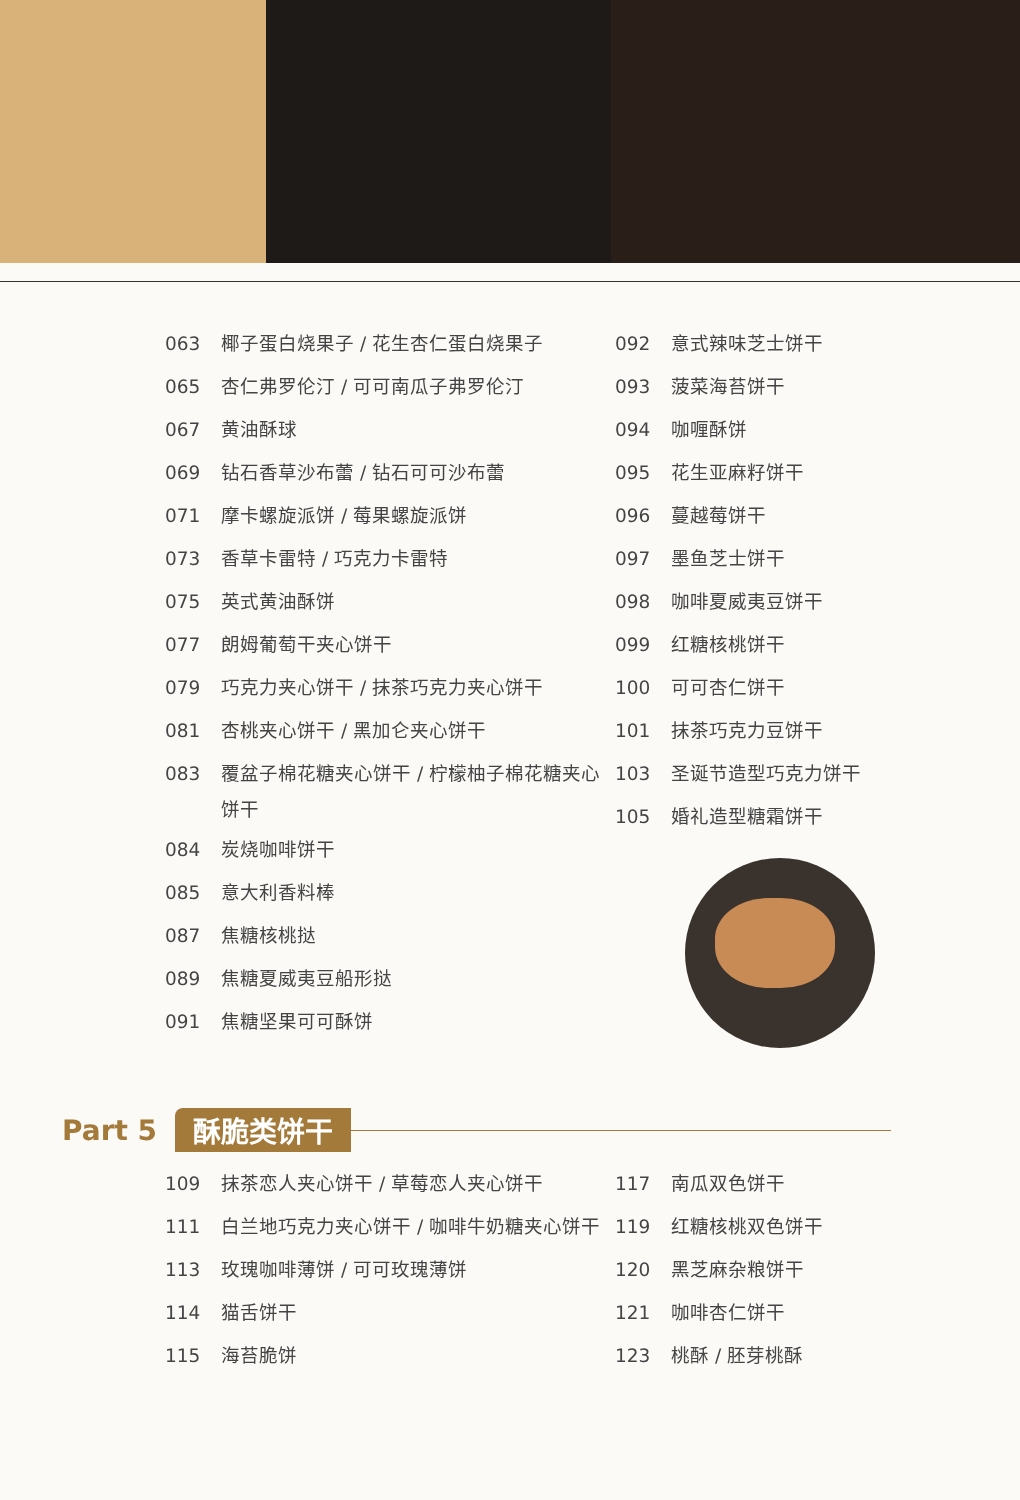063 椰子蛋白烧果子 / 花生杏仁蛋白烧果子
065 杏仁弗罗伦汀 / 可可南瓜子弗罗伦汀
067 黄油酥球
069 钻石香草沙布蕾 / 钻石可可沙布蕾
071 摩卡螺旋派饼 / 莓果螺旋派饼
073 香草卡雷特 / 巧克力卡雷特
075 英式黄油酥饼
077 朗姆葡萄干夹心饼干
079 巧克力夹心饼干 / 抹茶巧克力夹心饼干
081 杏桃夹心饼干 / 黑加仑夹心饼干
083 覆盆子棉花糖夹心饼干 / 柠檬柚子棉花糖夹心饼干
084 炭烧咖啡饼干
085 意大利香料棒
087 焦糖核桃挞
089 焦糖夏威夷豆船形挞
091 焦糖坚果可可酥饼
092 意式辣味芝士饼干
093 菠菜海苔饼干
094 咖喱酥饼
095 花生亚麻籽饼干
096 蔓越莓饼干
097 墨鱼芝士饼干
098 咖啡夏威夷豆饼干
099 红糖核桃饼干
100 可可杏仁饼干
101 抹茶巧克力豆饼干
103 圣诞节造型巧克力饼干
105 婚礼造型糖霜饼干
Part 5 酥脆类饼干
109 抹茶恋人夹心饼干 / 草莓恋人夹心饼干
111 白兰地巧克力夹心饼干 / 咖啡牛奶糖夹心饼干
113 玫瑰咖啡薄饼 / 可可玫瑰薄饼
114 猫舌饼干
115 海苔脆饼
117 南瓜双色饼干
119 红糖核桃双色饼干
120 黑芝麻杂粮饼干
121 咖啡杏仁饼干
123 桃酥 / 胚芽桃酥